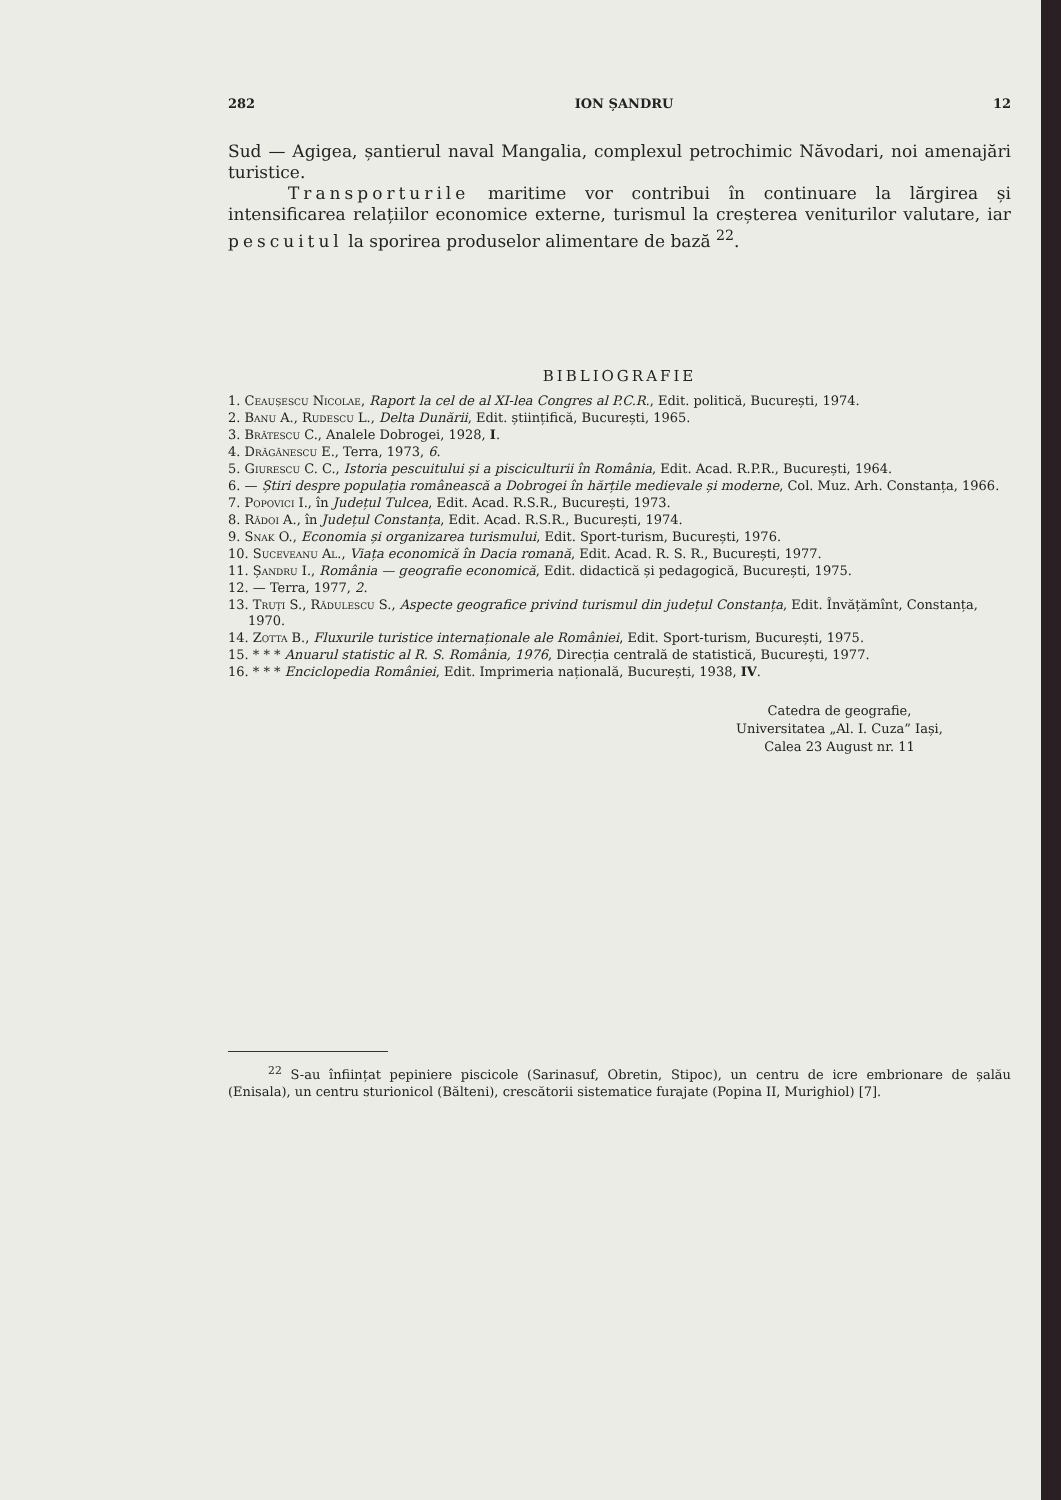282 ION ȘANDRU 12
Sud — Agigea, șantierul naval Mangalia, complexul petrochimic Năvodari, noi amenajări turistice.
Transporturile maritime vor contribui în continuare la lărgirea și intensificarea relațiilor economice externe, turismul la creșterea veniturilor valutare, iar pescuitul la sporirea produselor alimentare de bază <sup>22</sup>.
BIBLIOGRAFIE
1. Ceaușescu Nicolae, Raport la cel de al XI-lea Congres al P.C.R., Edit. politică, București, 1974.
2. Banu A., Rudescu L., Delta Dunării, Edit. științifică, București, 1965.
3. Brătescu C., Analele Dobrogei, 1928, I.
4. Drăgănescu E., Terra, 1973, 6.
5. Giurescu C. C., Istoria pescuitului și a pisciculturii în România, Edit. Acad. R.P.R., București, 1964.
6. — Știri despre populația românească a Dobrogei în hărțile medievale și moderne, Col. Muz. Arh. Constanța, 1966.
7. Popovici I., în Județul Tulcea, Edit. Acad. R.S.R., București, 1973.
8. Rădoi A., în Județul Constanța, Edit. Acad. R.S.R., București, 1974.
9. Snak O., Economia și organizarea turismului, Edit. Sport-turism, București, 1976.
10. Suceveanu Al., Viața economică în Dacia romană, Edit. Acad. R. S. R., București, 1977.
11. Șandru I., România — geografie economică, Edit. didactică și pedagogică, București, 1975.
12. — Terra, 1977, 2.
13. Truți S., Rădulescu S., Aspecte geografice privind turismul din județul Constanța, Edit. Învățămînt, Constanța, 1970.
14. Zotta B., Fluxurile turistice internaționale ale României, Edit. Sport-turism, București, 1975.
15. * * * Anuarul statistic al R. S. România, 1976, Direcția centrală de statistică, București, 1977.
16. * * * Enciclopedia României, Edit. Imprimeria națională, București, 1938, IV.
Catedra de geografie,
Universitatea „Al. I. Cuza” Iași,
Calea 23 August nr. 11
<sup>22</sup> S-au înființat pepiniere piscicole (Sarinasuf, Obretin, Stipoc), un centru de icre embrionare de șalău (Enisala), un centru sturionicol (Bălteni), crescătorii sistematice furajate (Popina II, Murighiol) [7].